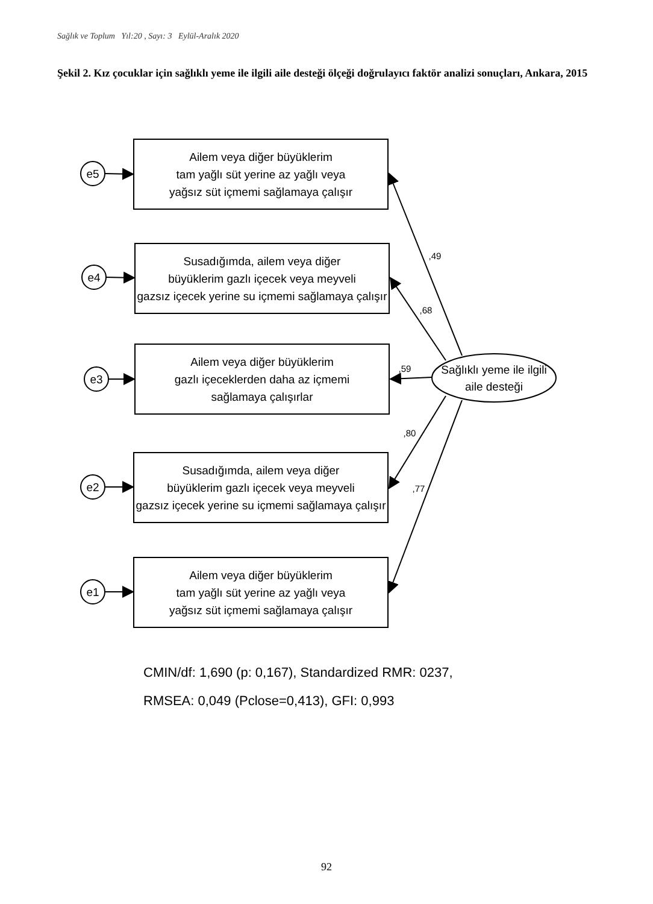Sağlık ve Toplum Yıl:20 , Sayı: 3 Eylül-Aralık 2020
Şekil 2. Kız çocuklar için sağlıklı yeme ile ilgili aile desteği ölçeği doğrulayıcı faktör analizi sonuçları, Ankara, 2015
e5
e4
e3
e2
e1
Ailem veya diğer büyüklerim
tam yağlı süt yerine az yağlı veya
yağsız süt içmemi sağlamaya çalışır
Susadığımda, ailem veya diğer
büyüklerim gazlı içecek veya meyveli
gazsız içecek yerine su içmemi sağlamaya çalışır
Ailem veya diğer büyüklerim
gazlı içeceklerden daha az içmemi
sağlamaya çalışırlar
Susadığımda, ailem veya diğer
büyüklerim gazlı içecek veya meyveli
gazsız içecek yerine su içmemi sağlamaya çalışır
Ailem veya diğer büyüklerim
tam yağlı süt yerine az yağlı veya
yağsız süt içmemi sağlamaya çalışır
Sağlıklı yeme ile ilgili
aile desteği
,49
,68
,59
,80
,77
CMIN/df: 1,690 (p: 0,167), Standardized RMR: 0237,
RMSEA: 0,049 (Pclose=0,413), GFI: 0,993
92